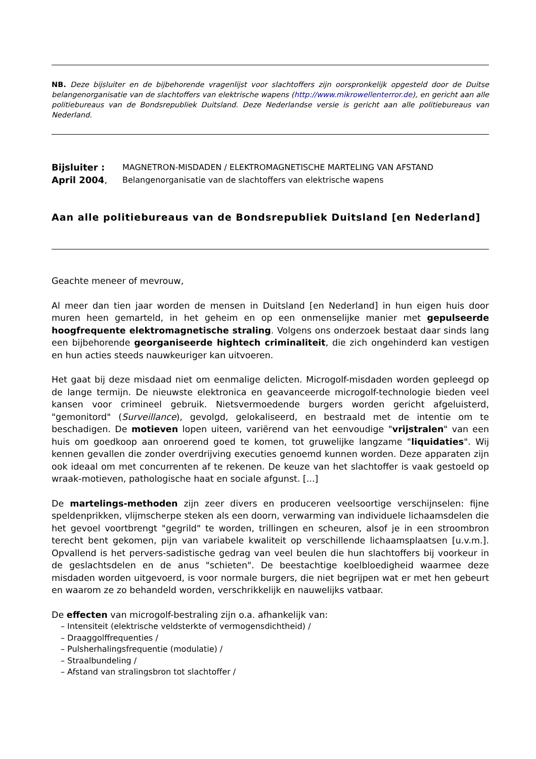NB. Deze bijsluiter en de bijbehorende vragenlijst voor slachtoffers zijn oorspronkelijk opgesteld door de Duitse belangenorganisatie van de slachtoffers van elektrische wapens (http://www.mikrowellenterror.de), en gericht aan alle politiebureaus van de Bondsrepubliek Duitsland. Deze Nederlandse versie is gericht aan alle politiebureaus van Nederland.
Bijsluiter : MAGNETRON-MISDADEN / ELEKTROMAGNETISCHE MARTELING VAN AFSTAND
April 2004, Belangenorganisatie van de slachtoffers van elektrische wapens
Aan alle politiebureaus van de Bondsrepubliek Duitsland [en Nederland]
Geachte meneer of mevrouw,
Al meer dan tien jaar worden de mensen in Duitsland [en Nederland] in hun eigen huis door muren heen gemarteld, in het geheim en op een onmenselijke manier met gepulseerde hoogfrequente elektromagnetische straling. Volgens ons onderzoek bestaat daar sinds lang een bijbehorende georganiseerde hightech criminaliteit, die zich ongehinderd kan vestigen en hun acties steeds nauwkeuriger kan uitvoeren.
Het gaat bij deze misdaad niet om eenmalige delicten. Microgolf-misdaden worden gepleegd op de lange termijn. De nieuwste elektronica en geavanceerde microgolf-technologie bieden veel kansen voor crimineel gebruik. Nietsvermoedende burgers worden gericht afgeluisterd, "gemonitord" (Surveillance), gevolgd, gelokaliseerd, en bestraald met de intentie om te beschadigen. De motieven lopen uiteen, variërend van het eenvoudige "vrijstralen" van een huis om goedkoop aan onroerend goed te komen, tot gruwelijke langzame "liquidaties". Wij kennen gevallen die zonder overdrijving executies genoemd kunnen worden. Deze apparaten zijn ook ideaal om met concurrenten af te rekenen. De keuze van het slachtoffer is vaak gestoeld op wraak-motieven, pathologische haat en sociale afgunst. [...]
De martelings-methoden zijn zeer divers en produceren veelsoortige verschijnselen: fijne speldenprikken, vlijmscherpe steken als een doorn, verwarming van individuele lichaamsdelen die het gevoel voortbrengt "gegrild" te worden, trillingen en scheuren, alsof je in een stroombron terecht bent gekomen, pijn van variabele kwaliteit op verschillende lichaamsplaatsen [u.v.m.]. Opvallend is het pervers-sadistische gedrag van veel beulen die hun slachtoffers bij voorkeur in de geslachtsdelen en de anus "schieten". De beestachtige koelbloedigheid waarmee deze misdaden worden uitgevoerd, is voor normale burgers, die niet begrijpen wat er met hen gebeurt en waarom ze zo behandeld worden, verschrikkelijk en nauwelijks vatbaar.
De effecten van microgolf-bestraling zijn o.a. afhankelijk van:
– Intensiteit (elektrische veldsterkte of vermogensdichtheid) /
– Draaggolffrequenties /
– Pulsherhalingsfrequentie (modulatie) /
– Straalbundeling /
– Afstand van stralingsbron tot slachtoffer /